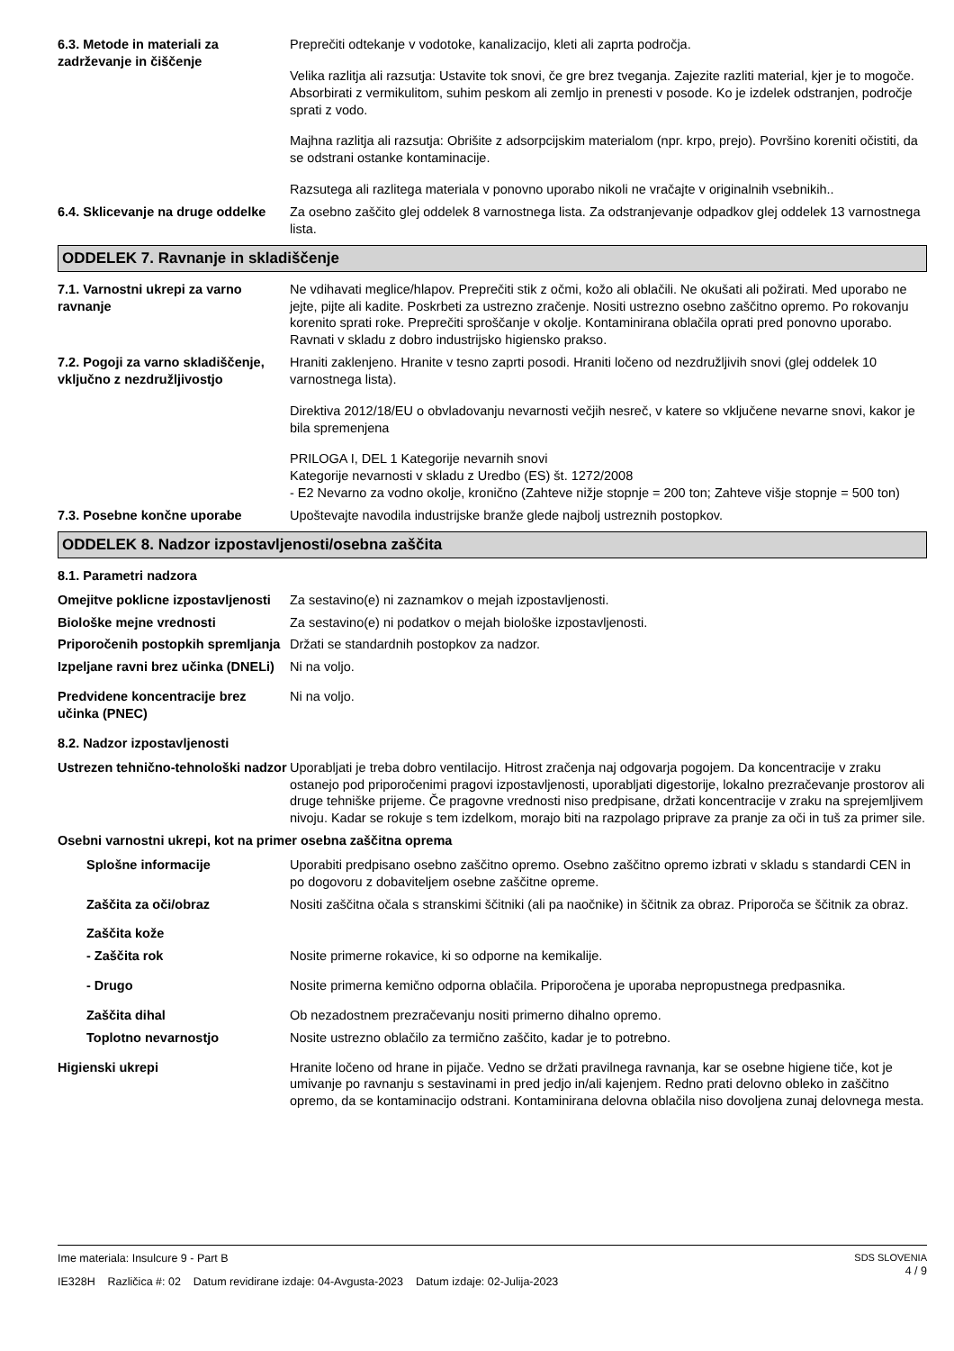6.3. Metode in materiali za zadrževanje in čiščenje
Preprečiti odtekanje v vodotoke, kanalizacijo, kleti ali zaprta področja.
Velika razlitja ali razsutja: Ustavite tok snovi, če gre brez tveganja. Zajezite razliti material, kjer je to mogoče. Absorbirati z vermikulitom, suhim peskom ali zemljo in prenesti v posode. Ko je izdelek odstranjen, področje sprati z vodo.
Majhna razlitja ali razsutja: Obrišite z adsorpcijskim materialom (npr. krpo, prejo). Površino koreniti očistiti, da se odstrani ostanke kontaminacije.
Razsutega ali razlitega materiala v ponovno uporabo nikoli ne vračajte v originalnih vsebnikih..
6.4. Sklicevanje na druge oddelke
Za osebno zaščito glej oddelek 8 varnostnega lista. Za odstranjevanje odpadkov glej oddelek 13 varnostnega lista.
ODDELEK 7. Ravnanje in skladiščenje
7.1. Varnostni ukrepi za varno ravnanje
Ne vdihavati meglice/hlapov. Preprečiti stik z očmi, kožo ali oblačili. Ne okušati ali požirati. Med uporabo ne jejte, pijte ali kadite. Poskrbeti za ustrezno zračenje. Nositi ustrezno osebno zaščitno opremo. Po rokovanju korenito sprati roke. Preprečiti sproščanje v okolje. Kontaminirana oblačila oprati pred ponovno uporabo. Ravnati v skladu z dobro industrijsko higiensko prakso.
7.2. Pogoji za varno skladiščenje, vključno z nezdružljivostjo
Hraniti zaklenjeno. Hranite v tesno zaprti posodi. Hraniti ločeno od nezdružljivih snovi (glej oddelek 10 varnostnega lista).
Direktiva 2012/18/EU o obvladovanju nevarnosti večjih nesreč, v katere so vključene nevarne snovi, kakor je bila spremenjena
PRILOGA I, DEL 1 Kategorije nevarnih snovi
Kategorije nevarnosti v skladu z Uredbo (ES) št. 1272/2008
- E2 Nevarno za vodno okolje, kronično (Zahteve nižje stopnje = 200 ton; Zahteve višje stopnje = 500 ton)
7.3. Posebne končne uporabe Upoštevajte navodila industrijske branže glede najbolj ustreznih postopkov.
ODDELEK 8. Nadzor izpostavljenosti/osebna zaščita
8.1. Parametri nadzora
Omejitve poklicne izpostavljenosti
Za sestavino(e) ni zaznamkov o mejah izpostavljenosti.
Biološke mejne vrednosti Za sestavino(e) ni podatkov o mejah biološke izpostavljenosti.
Priporočenih postopkih spremljanja
Držati se standardnih postopkov za nadzor.
Izpeljane ravni brez učinka (DNELi)
Ni na voljo.
Predvidene koncentracije brez učinka (PNEC)
Ni na voljo.
8.2. Nadzor izpostavljenosti
Ustrezen tehnično-tehnološki nadzor
Uporabljati je treba dobro ventilacijo. Hitrost zračenja naj odgovarja pogojem. Da koncentracije v zraku ostanejo pod priporočenimi pragovi izpostavljenosti, uporabljati digestorije, lokalno prezračevanje prostorov ali druge tehniške prijeme. Če pragovne vrednosti niso predpisane, držati koncentracije v zraku na sprejemljivem nivoju. Kadar se rokuje s tem izdelkom, morajo biti na razpolago priprave za pranje za oči in tuš za primer sile.
Osebni varnostni ukrepi, kot na primer osebna zaščitna oprema
Splošne informacije Uporabiti predpisano osebno zaščitno opremo. Osebno zaščitno opremo izbrati v skladu s standardi CEN in po dogovoru z dobaviteljem osebne zaščitne opreme.
Zaščita za oči/obraz Nositi zaščitna očala s stranskimi ščitniki (ali pa naočnike) in ščitnik za obraz. Priporoča se ščitnik za obraz.
Zaščita kože
- Zaščita rok Nosite primerne rokavice, ki so odporne na kemikalije.
- Drugo Nosite primerna kemično odporna oblačila. Priporočena je uporaba nepropustnega predpasnika.
Zaščita dihal Ob nezadostnem prezračevanju nositi primerno dihalno opremo.
Toplotno nevarnostjo Nosite ustrezno oblačilo za termično zaščito, kadar je to potrebno.
Higienski ukrepi Hranite ločeno od hrane in pijače. Vedno se držati pravilnega ravnanja, kar se osebne higiene tiče, kot je umivanje po ravnanju s sestavinami in pred jedjo in/ali kajenjem. Redno prati delovno obleko in zaščitno opremo, da se kontaminacijo odstrani. Kontaminirana delovna oblačila niso dovoljena zunaj delovnega mesta.
Ime materiala: Insulcure 9 - Part B
IE328H Različica #: 02 Datum revidirane izdaje: 04-Avgusta-2023 Datum izdaje: 02-Julija-2023
SDS SLOVENIA
4 / 9